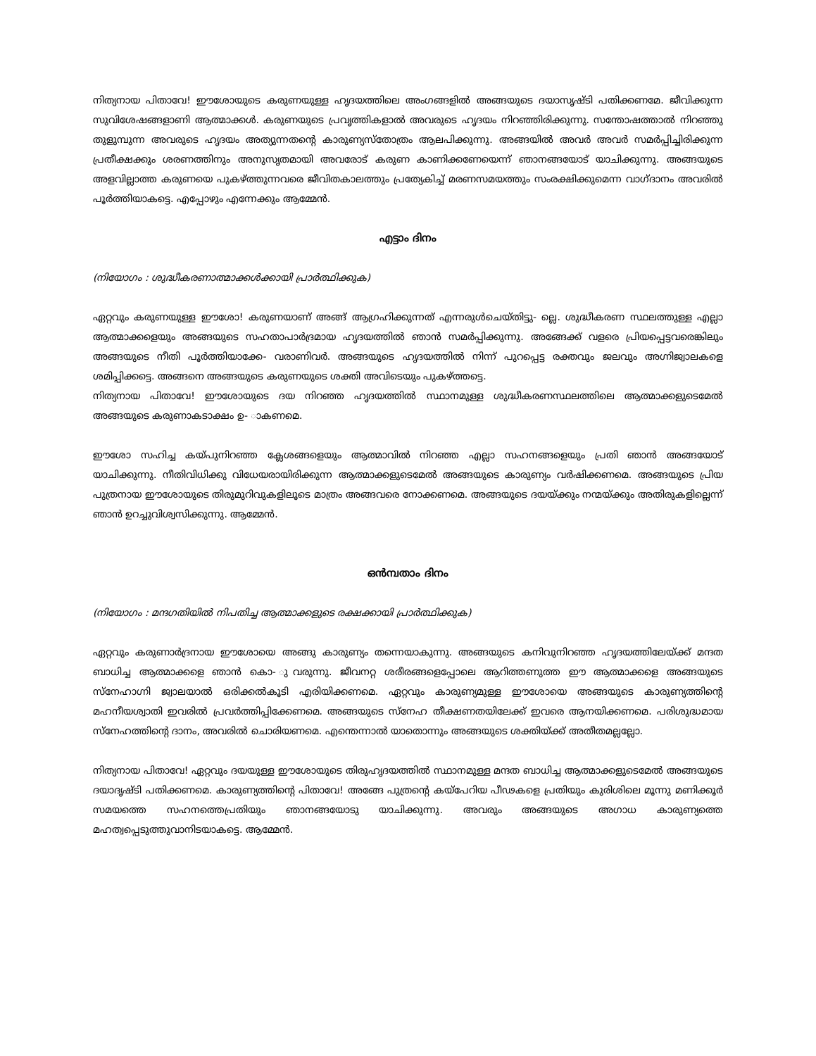നിത്യനായ പിതാവേ! ഈശോയുടെ കരുണയുള്ള ഹൃദയത്തിലെ അംഗങ്ങളിൽ അങ്ങയുടെ ദയാസൃഷ്ടി പതിക്കണമേ. ജീവിക്കുന്ന സുവിശേഷങ്ങളാണി ആത്മാക്കൾ. കരുണയുടെ പ്രവൃത്തികളാൽ അവരുടെ ഹൃദയം നിറഞ്ഞിരിക്കുന്നു. സന്തോഷത്താൽ നിറഞ്ഞു തുളുമ്പുന്ന അവരുടെ ഹൃദയം അത്യുന്നതന്റെ കാരുണ്യസ്തോത്രം ആലപിക്കുന്നു. അങ്ങയിൽ അവർ അവർ സമർപ്പിച്ചിരിക്കുന്ന പ്രതീക്ഷക്കും ശരണത്തിനും അനുസൃതമായി അവരോട് കരുണ കാണിക്കണേയെന്ന് ഞാനങ്ങയോട് യാചിക്കുന്നു. അങ്ങയുടെ അളവില്ലാത്ത കരുണയെ പുകഴ്ത്തുന്നവരെ ജീവിതകാലത്തും പ്രത്യേകിച്ച് മരണസമയത്തും സംരക്ഷിക്കുമെന്ന വാഗ്ദാനം അവരിൽ പൂർത്തിയാകട്ടെ. എപ്പോഴും എന്നേക്കും ആമ്മേൻ.
എട്ടാം ദിനം
(നിയോഗം : ശുദ്ധീകരണാത്മാക്കൾക്കായി പ്രാർത്ഥിക്കുക)
ഏറ്റവും കരുണയുള്ള ഈശോ! കരുണയാണ് അങ്ങ് ആഗ്രഹിക്കുന്നത് എന്നരുൾചെയ്തിട്ടു- ല്ലെ. ശുദ്ധീകരണ സ്ഥലത്തുള്ള എല്ലാ ആത്മാക്കളെയും അങ്ങയുടെ സഹതാപാർദ്രമായ ഹൃദയത്തിൽ ഞാൻ സമർപ്പിക്കുന്നു. അങ്ങേക്ക് വളരെ പ്രിയപ്പെട്ടവരെങ്കിലും അങ്ങയുടെ നീതി പൂർത്തിയാക്കേ- വരാണിവർ. അങ്ങയുടെ ഹൃദയത്തിൽ നിന്ന് പുറപ്പെട്ട രക്തവും ജലവും അഗ്നിജ്വാലകളെ ശമിപ്പിക്കട്ടെ. അങ്ങനെ അങ്ങയുടെ കരുണയുടെ ശക്തി അവിടെയും പുകഴ്ത്തട്ടെ.
നിത്യനായ പിതാവേ! ഈശോയുടെ ദയ നിറഞ്ഞ ഹൃദയത്തിൽ സ്ഥാനമുള്ള ശുദ്ധീകരണസ്ഥലത്തിലെ ആത്മാക്കളുടെമേൽ അങ്ങയുടെ കരുണാകടാക്ഷം ഉ- ാകണമെ.
ഈശോ സഹിച്ച കയ്പുനിറഞ്ഞ ക്ലേശങ്ങളെയും ആത്മാവിൽ നിറഞ്ഞ എല്ലാ സഹനങ്ങളെയും പ്രതി ഞാൻ അങ്ങയോട് യാചിക്കുന്നു. നീതിവിധിക്കു വിധേയരായിരിക്കുന്ന ആത്മാക്കളുടെമേൽ അങ്ങയുടെ കാരുണ്യം വർഷിക്കണമെ. അങ്ങയുടെ പ്രിയ പുത്രനായ ഈശോയുടെ തിരുമുറിവുകളിലൂടെ മാത്രം അങ്ങവരെ നോക്കണമെ. അങ്ങയുടെ ദയയ്ക്കും നന്മയ്ക്കും അതിരുകളില്ലെന്ന് ഞാൻ ഉറച്ചുവിശ്വസിക്കുന്നു. ആമ്മേൻ.
ഒൻമ്പതാം ദിനം
(നിയോഗം : മന്ദഗതിയിൽ നിപതിച്ച ആത്മാക്കളുടെ രക്ഷക്കായി പ്രാർത്ഥിക്കുക)
ഏറ്റവും കരുണാർദ്രനായ ഈശോയെ അങ്ങു കാരുണ്യം തന്നെയാകുന്നു. അങ്ങയുടെ കനിവുനിറഞ്ഞ ഹൃദയത്തിലേയ്ക്ക് മന്ദത ബാധിച്ച ആത്മാക്കളെ ഞാൻ കൊ- ുവരുന്നു. ജീവനറ്റ ശരീരങ്ങളെപ്പോലെ ആറിത്തണുത്ത ഈ ആത്മാക്കളെ അങ്ങയുടെ സ്നേഹാഗ്നി ജ്വാലയാൽ ഒരിക്കൽകൂടി എരിയിക്കണമെ. ഏറ്റവും കാരുണ്യമുള്ള ഈശോയെ അങ്ങയുടെ കാരുണ്യത്തിന്റെ മഹനീയശ്വാതി ഇവരിൽ പ്രവർത്തിപ്പിക്കേണമെ. അങ്ങയുടെ സ്നേഹ തീക്ഷണതയിലേക്ക് ഇവരെ ആനയിക്കണമെ. പരിശുദ്ധമായ സ്നേഹത്തിന്റെ ദാനം, അവരിൽ ചൊരിയണമെ. എന്തെന്നാൽ യാതൊന്നും അങ്ങയുടെ ശക്തിയ്ക്ക് അതീതമല്ലല്ലോ.
നിത്യനായ പിതാവേ! ഏറ്റവും ദയയുള്ള ഈശോയുടെ തിരുഹൃദയത്തിൽ സ്ഥാനമുള്ള മന്ദത ബാധിച്ച ആത്മാക്കളുടെമേൽ അങ്ങയുടെ ദയാദൃഷ്ടി പതിക്കണമെ. കാരുണ്യത്തിന്റെ പിതാവേ! അങ്ങേ പുത്രന്റെ കയ്പേറിയ പീഢകളെ പ്രതിയും കുരിശിലെ മൂന്നു മണിക്കൂർ സമയത്തെ സഹനത്തെപ്രതിയും ഞാനങ്ങയോടു യാചിക്കുന്നു. അവരും അങ്ങയുടെ അഗാധ കാരുണ്യത്തെ മഹത്വപ്പെടുത്തുവാനിടയാകട്ടെ. ആമ്മേൻ.